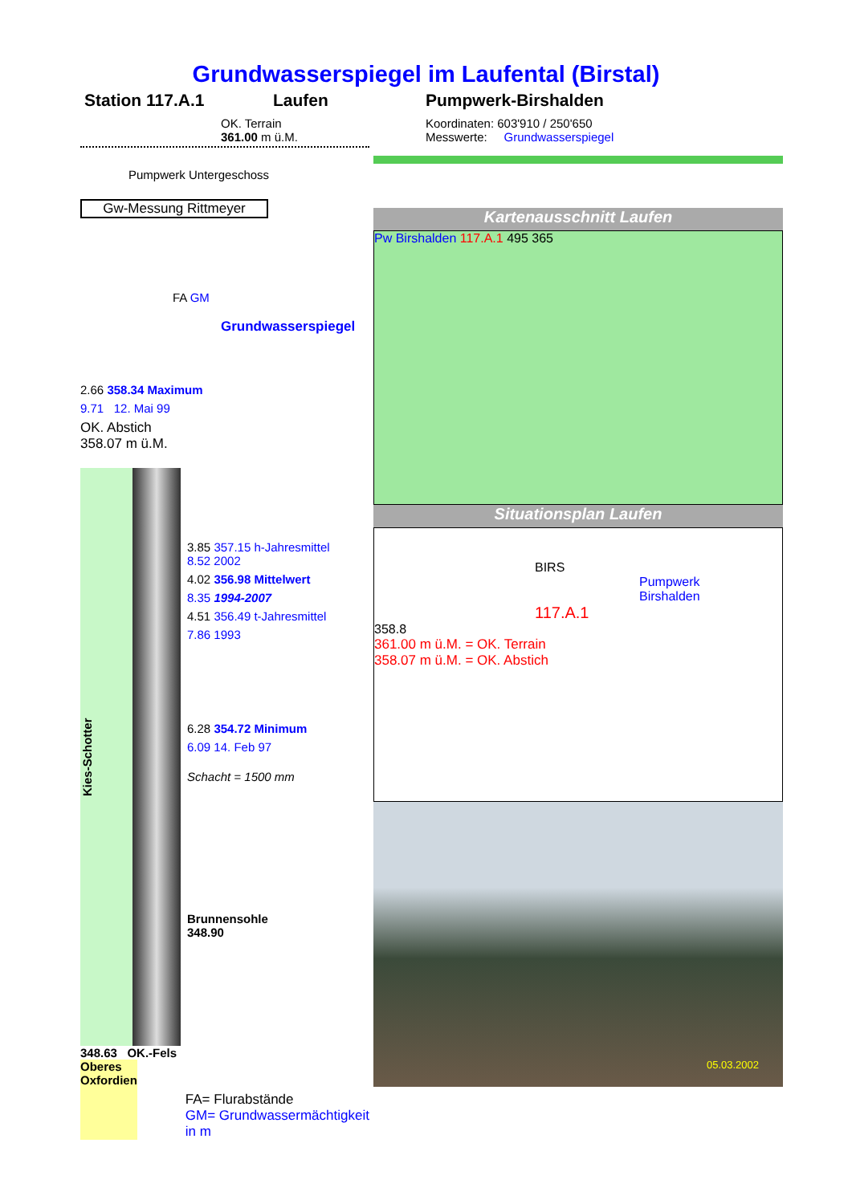Grundwasserspiegel im Laufental (Birstal)
Station 117.A.1 Laufen Pumpwerk-Birshalden
OK. Terrain
361.00 m ü.M.
Pumpwerk Untergeschoss
Gw-Messung Rittmeyer
FA GM
Grundwasserspiegel
2.66 358.34 Maximum
9.71 12. Mai 99
OK. Abstich
358.07 m ü.M.
Kies-Schotter
3.85 357.15 h-Jahresmittel
8.52 2002
4.02 356.98 Mittelwert
8.35 1994-2007
4.51 356.49 t-Jahresmittel
7.86 1993
6.28 354.72 Minimum
6.09 14. Feb 97
Schacht = 1500 mm
Brunnensohle
348.90
348.63 OK.-Fels
Oberes Oxfordien
FA= Flurabstände
GM= Grundwassermächtigkeit in m
Koordinaten: 603'910 / 250'650
Messwerte: Grundwasserspiegel
Kartenausschnitt Laufen
Pw Birshalden 117.A.1 495 365
Situationsplan Laufen
BIRS
Pumpwerk
Birshalden
117.A.1
358.8
361.00 m ü.M. = OK. Terrain
358.07 m ü.M. = OK. Abstich
05.03.2002